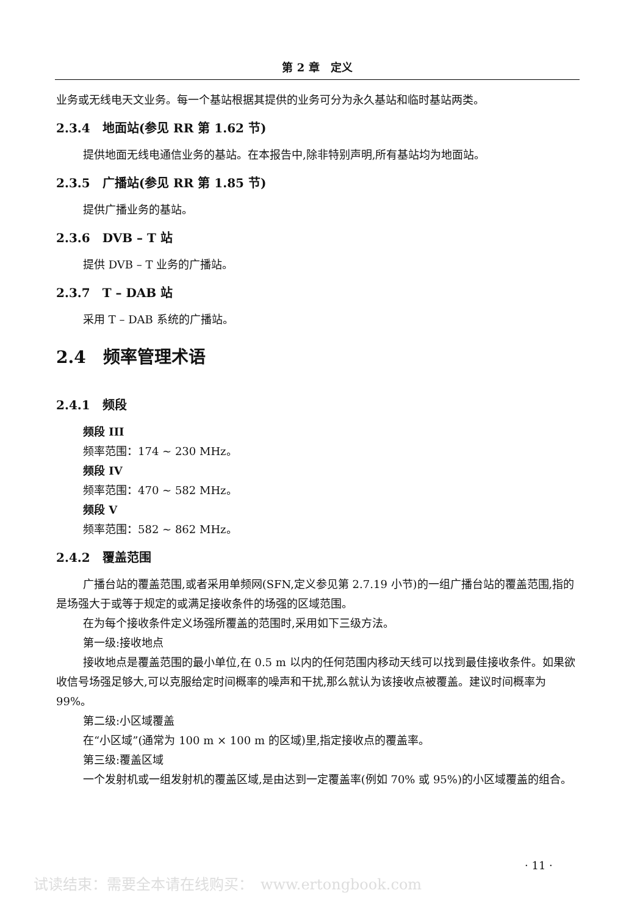第 2 章　定义
业务或无线电天文业务。每一个基站根据其提供的业务可分为永久基站和临时基站两类。
2.3.4　地面站(参见 RR 第 1.62 节)
提供地面无线电通信业务的基站。在本报告中,除非特别声明,所有基站均为地面站。
2.3.5　广播站(参见 RR 第 1.85 节)
提供广播业务的基站。
2.3.6　DVB – T 站
提供 DVB – T 业务的广播站。
2.3.7　T – DAB 站
采用 T – DAB 系统的广播站。
2.4　频率管理术语
2.4.1　频段
频段 III
频率范围：174 ~ 230 MHz。
频段 IV
频率范围：470 ~ 582 MHz。
频段 V
频率范围：582 ~ 862 MHz。
2.4.2　覆盖范围
广播台站的覆盖范围,或者采用单频网(SFN,定义参见第 2.7.19 小节)的一组广播台站的覆盖范围,指的是场强大于或等于规定的或满足接收条件的场强的区域范围。
在为每个接收条件定义场强所覆盖的范围时,采用如下三级方法。
第一级:接收地点
接收地点是覆盖范围的最小单位,在 0.5 m 以内的任何范围内移动天线可以找到最佳接收条件。如果欲收信号场强足够大,可以克服给定时间概率的噪声和干扰,那么就认为该接收点被覆盖。建议时间概率为 99%。
第二级:小区域覆盖
在“小区域”(通常为 100 m × 100 m 的区域)里,指定接收点的覆盖率。
第三级:覆盖区域
一个发射机或一组发射机的覆盖区域,是由达到一定覆盖率(例如 70% 或 95%)的小区域覆盖的组合。
· 11 ·
试读结束：需要全本请在线购买：　www.ertongbook.com